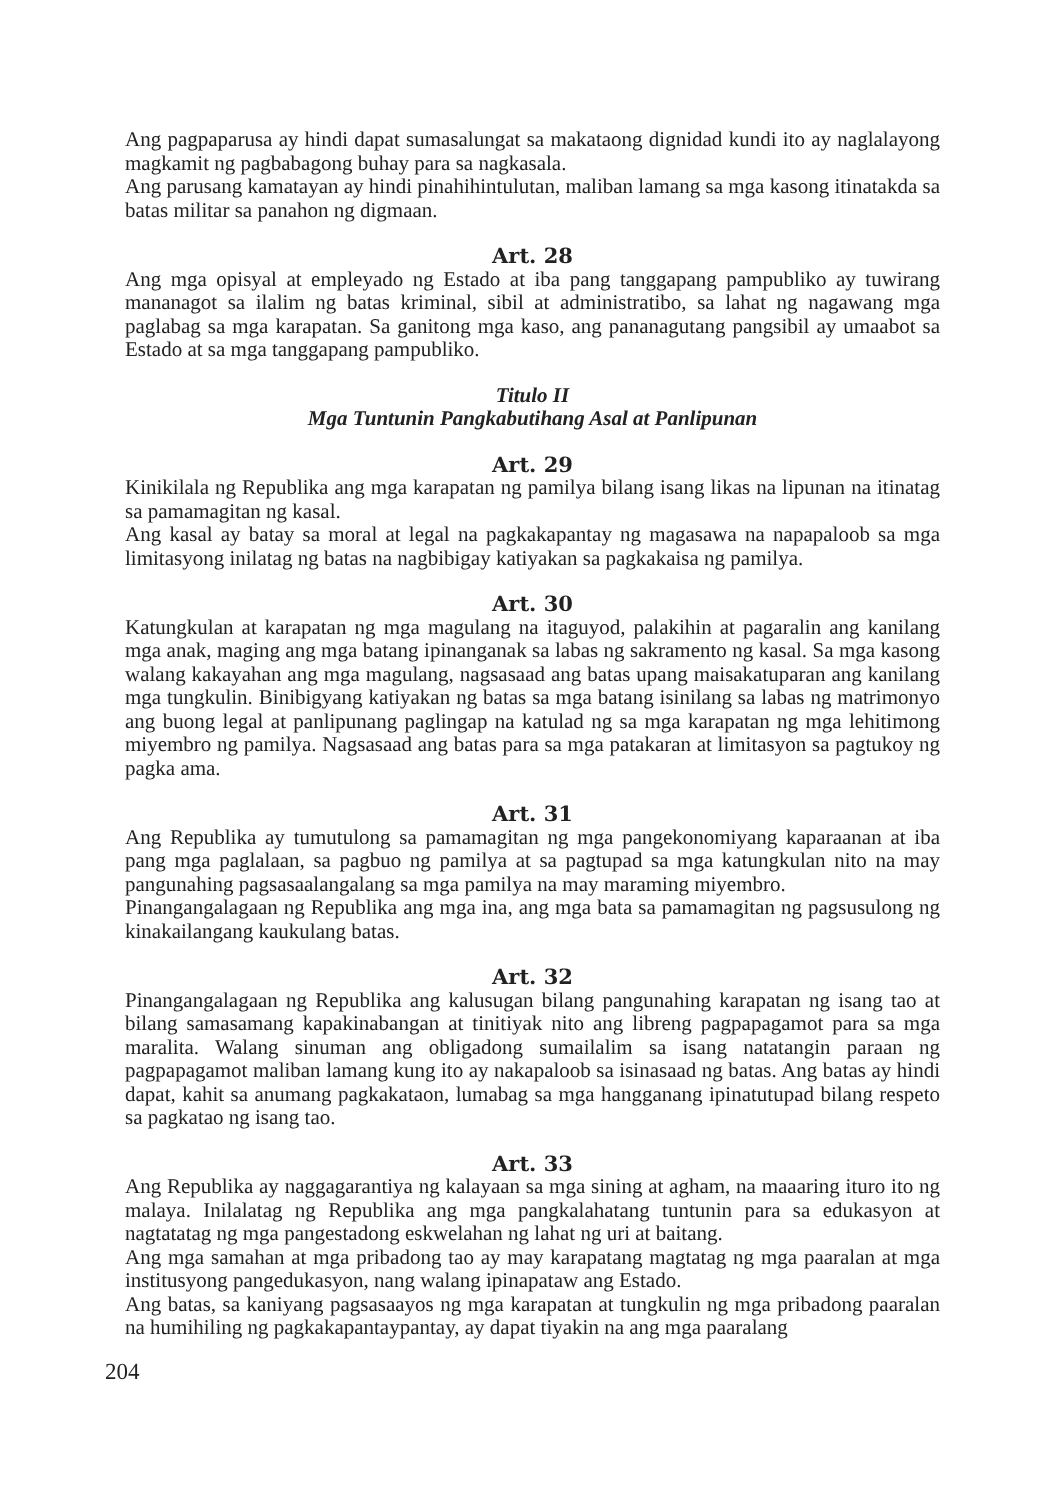Ang pagpaparusa ay hindi dapat sumasalungat sa makataong dignidad kundi ito ay naglalayong magkamit ng pagbabagong buhay para sa nagkasala.
Ang parusang kamatayan ay hindi pinahihintulutan, maliban lamang sa mga kasong itinatakda sa batas militar sa panahon ng digmaan.
Art. 28
Ang mga opisyal at empleyado ng Estado at iba pang tanggapang pampubliko ay tuwirang mananagot sa ilalim ng batas kriminal, sibil at administratibo, sa lahat ng nagawang mga paglabag sa mga karapatan. Sa ganitong mga kaso, ang pananagutang pangsibil ay umaabot sa Estado at sa mga tanggapang pampubliko.
Titulo II
Mga Tuntunin Pangkabutihang Asal at Panlipunan
Art. 29
Kinikilala ng Republika ang mga karapatan ng pamilya bilang isang likas na lipunan na itinatag sa pamamagitan ng kasal.
Ang kasal ay batay sa moral at legal na pagkakapantay ng magasawa na napapaloob sa mga limitasyong inilatag ng batas na nagbibigay katiyakan sa pagkakaisa ng pamilya.
Art. 30
Katungkulan at karapatan ng mga magulang na itaguyod, palakihin at pagaralin ang kanilang mga anak, maging ang mga batang ipinanganak sa labas ng sakramento ng kasal. Sa mga kasong walang kakayahan ang mga magulang, nagsasaad ang batas upang maisakatuparan ang kanilang mga tungkulin. Binibigyang katiyakan ng batas sa mga batang isinilang sa labas ng matrimonyo ang buong legal at panlipunang paglingap na katulad ng sa mga karapatan ng mga lehitimong miyembro ng pamilya. Nagsasaad ang batas para sa mga patakaran at limitasyon sa pagtukoy ng pagka ama.
Art. 31
Ang Republika ay tumutulong sa pamamagitan ng mga pangekonomiyang kaparaanan at iba pang mga paglalaan, sa pagbuo ng pamilya at sa pagtupad sa mga katungkulan nito na may pangunahing pagsasaalangalang sa mga pamilya na may maraming miyembro.
Pinangangalagaan ng Republika ang mga ina, ang mga bata sa pamamagitan ng pagsusulong ng kinakailangang kaukulang batas.
Art. 32
Pinangangalagaan ng Republika ang kalusugan bilang pangunahing karapatan ng isang tao at bilang samasamang kapakinabangan at tinitiyak nito ang libreng pagpapagamot para sa mga maralita. Walang sinuman ang obligadong sumailalim sa isang natatangin paraan ng pagpapagamot maliban lamang kung ito ay nakapaloob sa isinasaad ng batas. Ang batas ay hindi dapat, kahit sa anumang pagkakataon, lumabag sa mga hangganang ipinatutupad bilang respeto sa pagkatao ng isang tao.
Art. 33
Ang Republika ay naggagarantiya ng kalayaan sa mga sining at agham, na maaaring ituro ito ng malaya. Inilalatag ng Republika ang mga pangkalahatang tuntunin para sa edukasyon at nagtatatag ng mga pangestadong eskwelahan ng lahat ng uri at baitang.
Ang mga samahan at mga pribadong tao ay may karapatang magtatag ng mga paaralan at mga institusyong pangedukasyon, nang walang ipinapataw ang Estado.
Ang batas, sa kaniyang pagsasaayos ng mga karapatan at tungkulin ng mga pribadong paaralan na humihiling ng pagkakapantaypantay, ay dapat tiyakin na ang mga paaralang
204